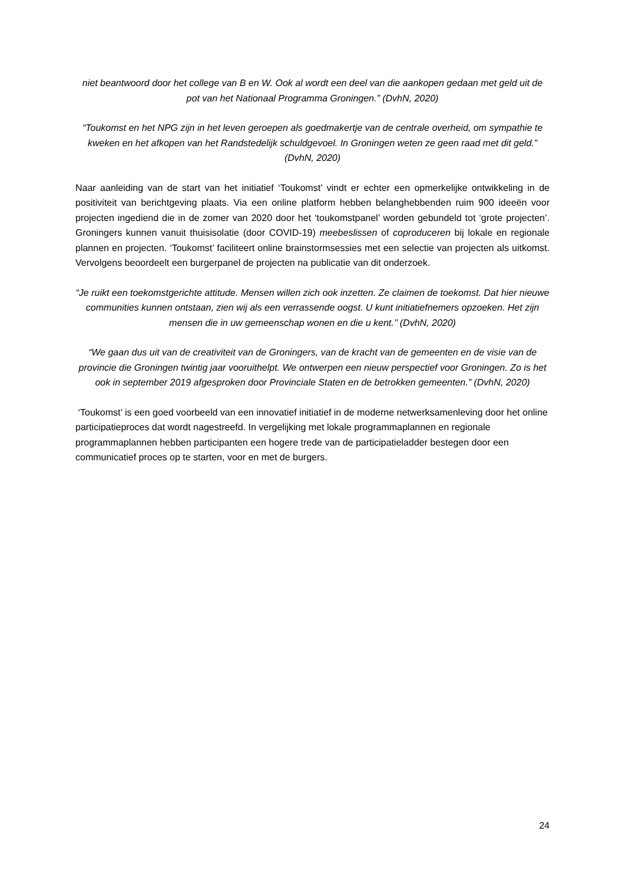niet beantwoord door het college van B en W. Ook al wordt een deel van die aankopen gedaan met geld uit de pot van het Nationaal Programma Groningen.” (DvhN, 2020)
“Toukomst en het NPG zijn in het leven geroepen als goedmakertje van de centrale overheid, om sympathie te kweken en het afkopen van het Randstedelijk schuldgevoel. In Groningen weten ze geen raad met dit geld.” (DvhN, 2020)
Naar aanleiding van de start van het initiatief ‘Toukomst’ vindt er echter een opmerkelijke ontwikkeling in de positiviteit van berichtgeving plaats. Via een online platform hebben belanghebbenden ruim 900 ideeën voor projecten ingediend die in de zomer van 2020 door het ‘toukomstpanel’ worden gebundeld tot ‘grote projecten’. Groningers kunnen vanuit thuisisolatie (door COVID-19) meebeslissen of coproduceren bij lokale en regionale plannen en projecten. ‘Toukomst’ faciliteert online brainstormsessies met een selectie van projecten als uitkomst. Vervolgens beoordeelt een burgerpanel de projecten na publicatie van dit onderzoek.
“Je ruikt een toekomstgerichte attitude. Mensen willen zich ook inzetten. Ze claimen de toekomst. Dat hier nieuwe communities kunnen ontstaan, zien wij als een verrassende oogst. U kunt initiatiefnemers opzoeken. Het zijn mensen die in uw gemeenschap wonen en die u kent.’’ (DvhN, 2020)
“We gaan dus uit van de creativiteit van de Groningers, van de kracht van de gemeenten en de visie van de provincie die Groningen twintig jaar vooruithelpt. We ontwerpen een nieuw perspectief voor Groningen. Zo is het ook in september 2019 afgesproken door Provinciale Staten en de betrokken gemeenten.” (DvhN, 2020)
‘Toukomst’ is een goed voorbeeld van een innovatief initiatief in de moderne netwerksamenleving door het online participatieproces dat wordt nagestreefd. In vergelijking met lokale programmaplannen en regionale programmaplannen hebben participanten een hogere trede van de participatieladder bestegen door een communicatief proces op te starten, voor en met de burgers.
24